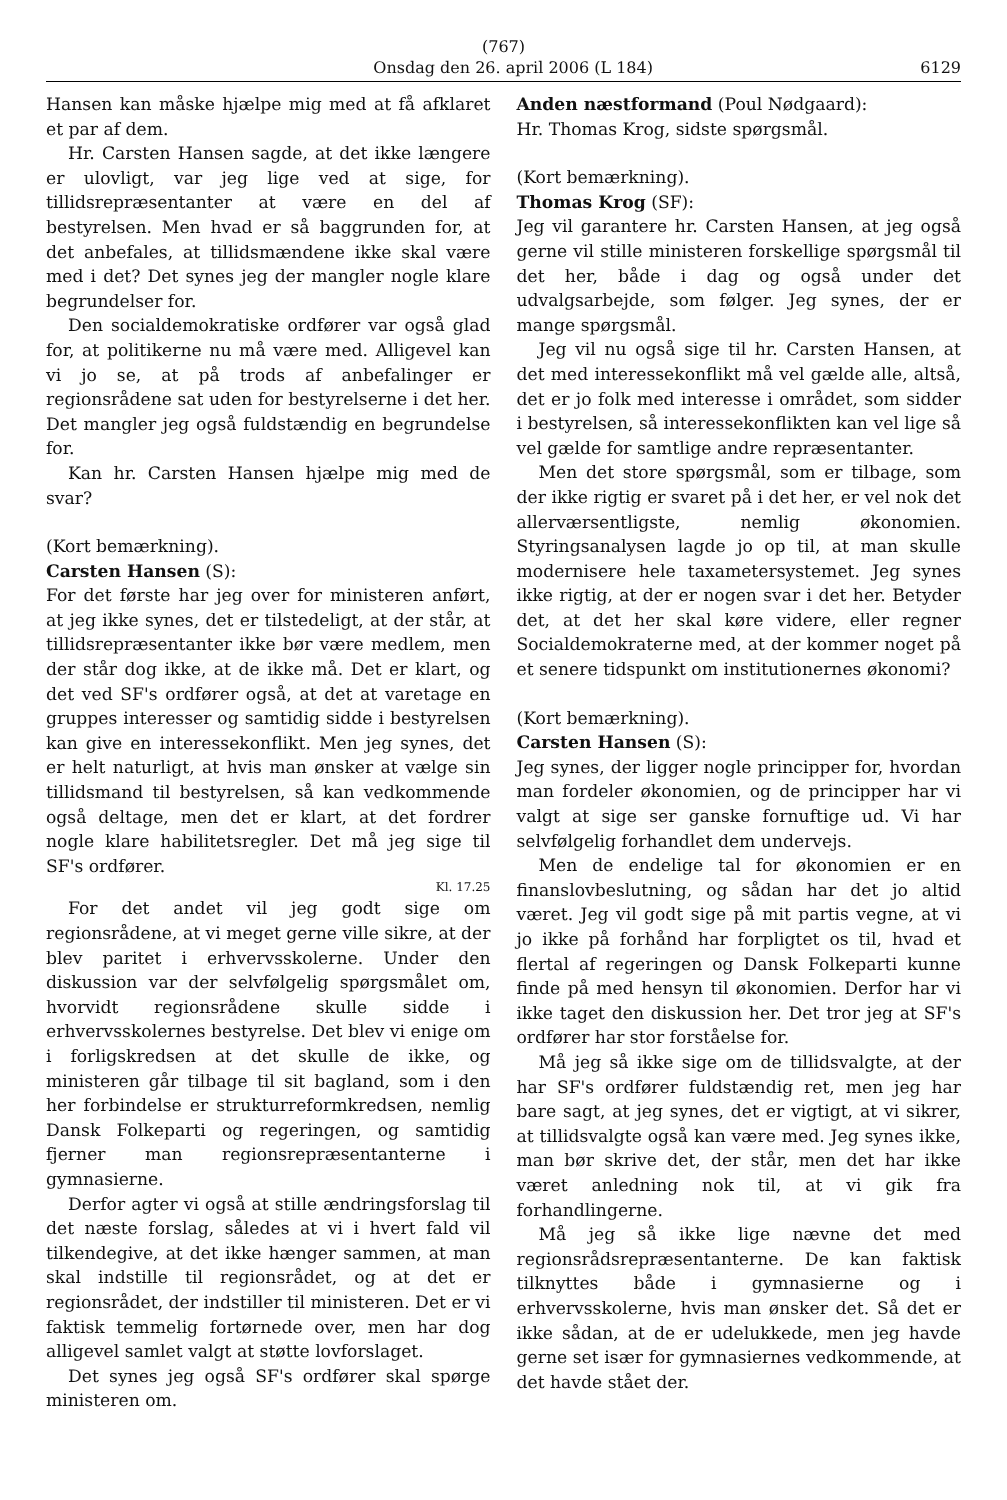(767)
Onsdag den 26. april 2006 (L 184) 6129
Hansen kan måske hjælpe mig med at få afklaret et par af dem.
Hr. Carsten Hansen sagde, at det ikke længere er ulovligt, var jeg lige ved at sige, for tillidsrepræsentanter at være en del af bestyrelsen. Men hvad er så baggrunden for, at det anbefales, at tillidsmændene ikke skal være med i det? Det synes jeg der mangler nogle klare begrundelser for.
Den socialdemokratiske ordfører var også glad for, at politikerne nu må være med. Alligevel kan vi jo se, at på trods af anbefalinger er regionsrådene sat uden for bestyrelserne i det her. Det mangler jeg også fuldstændig en begrundelse for.
Kan hr. Carsten Hansen hjælpe mig med de svar?
(Kort bemærkning).
Carsten Hansen (S):
For det første har jeg over for ministeren anført, at jeg ikke synes, det er tilstedeligt, at der står, at tillidsrepræsentanter ikke bør være medlem, men der står dog ikke, at de ikke må. Det er klart, og det ved SF's ordfører også, at det at varetage en gruppes interesser og samtidig sidde i bestyrelsen kan give en interessekonflikt. Men jeg synes, det er helt naturligt, at hvis man ønsker at vælge sin tillidsmand til bestyrelsen, så kan vedkommende også deltage, men det er klart, at det fordrer nogle klare habilitetsregler. Det må jeg sige til SF's ordfører.
Kl. 17.25
For det andet vil jeg godt sige om regionsrådene, at vi meget gerne ville sikre, at der blev paritet i erhvervsskolerne. Under den diskussion var der selvfølgelig spørgsmålet om, hvorvidt regionsrådene skulle sidde i erhvervsskolernes bestyrelse. Det blev vi enige om i forligskredsen at det skulle de ikke, og ministeren går tilbage til sit bagland, som i den her forbindelse er strukturreformkredsen, nemlig Dansk Folkeparti og regeringen, og samtidig fjerner man regionsrepræsentanterne i gymnasierne.
Derfor agter vi også at stille ændringsforslag til det næste forslag, således at vi i hvert fald vil tilkendegive, at det ikke hænger sammen, at man skal indstille til regionsrådet, og at det er regionsrådet, der indstiller til ministeren. Det er vi faktisk temmelig fortørnede over, men har dog alligevel samlet valgt at støtte lovforslaget.
Det synes jeg også SF's ordfører skal spørge ministeren om.
Anden næstformand (Poul Nødgaard):
Hr. Thomas Krog, sidste spørgsmål.
(Kort bemærkning).
Thomas Krog (SF):
Jeg vil garantere hr. Carsten Hansen, at jeg også gerne vil stille ministeren forskellige spørgsmål til det her, både i dag og også under det udvalgsarbejde, som følger. Jeg synes, der er mange spørgsmål.
Jeg vil nu også sige til hr. Carsten Hansen, at det med interessekonflikt må vel gælde alle, altså, det er jo folk med interesse i området, som sidder i bestyrelsen, så interessekonflikten kan vel lige så vel gælde for samtlige andre repræsentanter.
Men det store spørgsmål, som er tilbage, som der ikke rigtig er svaret på i det her, er vel nok det allerværsentligste, nemlig økonomien. Styringsanalysen lagde jo op til, at man skulle modernisere hele taxametersystemet. Jeg synes ikke rigtig, at der er nogen svar i det her. Betyder det, at det her skal køre videre, eller regner Socialdemokraterne med, at der kommer noget på et senere tidspunkt om institutionernes økonomi?
(Kort bemærkning).
Carsten Hansen (S):
Jeg synes, der ligger nogle principper for, hvordan man fordeler økonomien, og de principper har vi valgt at sige ser ganske fornuftige ud. Vi har selvfølgelig forhandlet dem undervejs.
Men de endelige tal for økonomien er en finanslovbeslutning, og sådan har det jo altid været. Jeg vil godt sige på mit partis vegne, at vi jo ikke på forhånd har forpligtet os til, hvad et flertal af regeringen og Dansk Folkeparti kunne finde på med hensyn til økonomien. Derfor har vi ikke taget den diskussion her. Det tror jeg at SF's ordfører har stor forståelse for.
Må jeg så ikke sige om de tillidsvalgte, at der har SF's ordfører fuldstændig ret, men jeg har bare sagt, at jeg synes, det er vigtigt, at vi sikrer, at tillidsvalgte også kan være med. Jeg synes ikke, man bør skrive det, der står, men det har ikke været anledning nok til, at vi gik fra forhandlingerne.
Må jeg så ikke lige nævne det med regionsrådsrepræsentanterne. De kan faktisk tilknyttes både i gymnasierne og i erhvervsskolerne, hvis man ønsker det. Så det er ikke sådan, at de er udelukkede, men jeg havde gerne set især for gymnasiernes vedkommende, at det havde stået der.